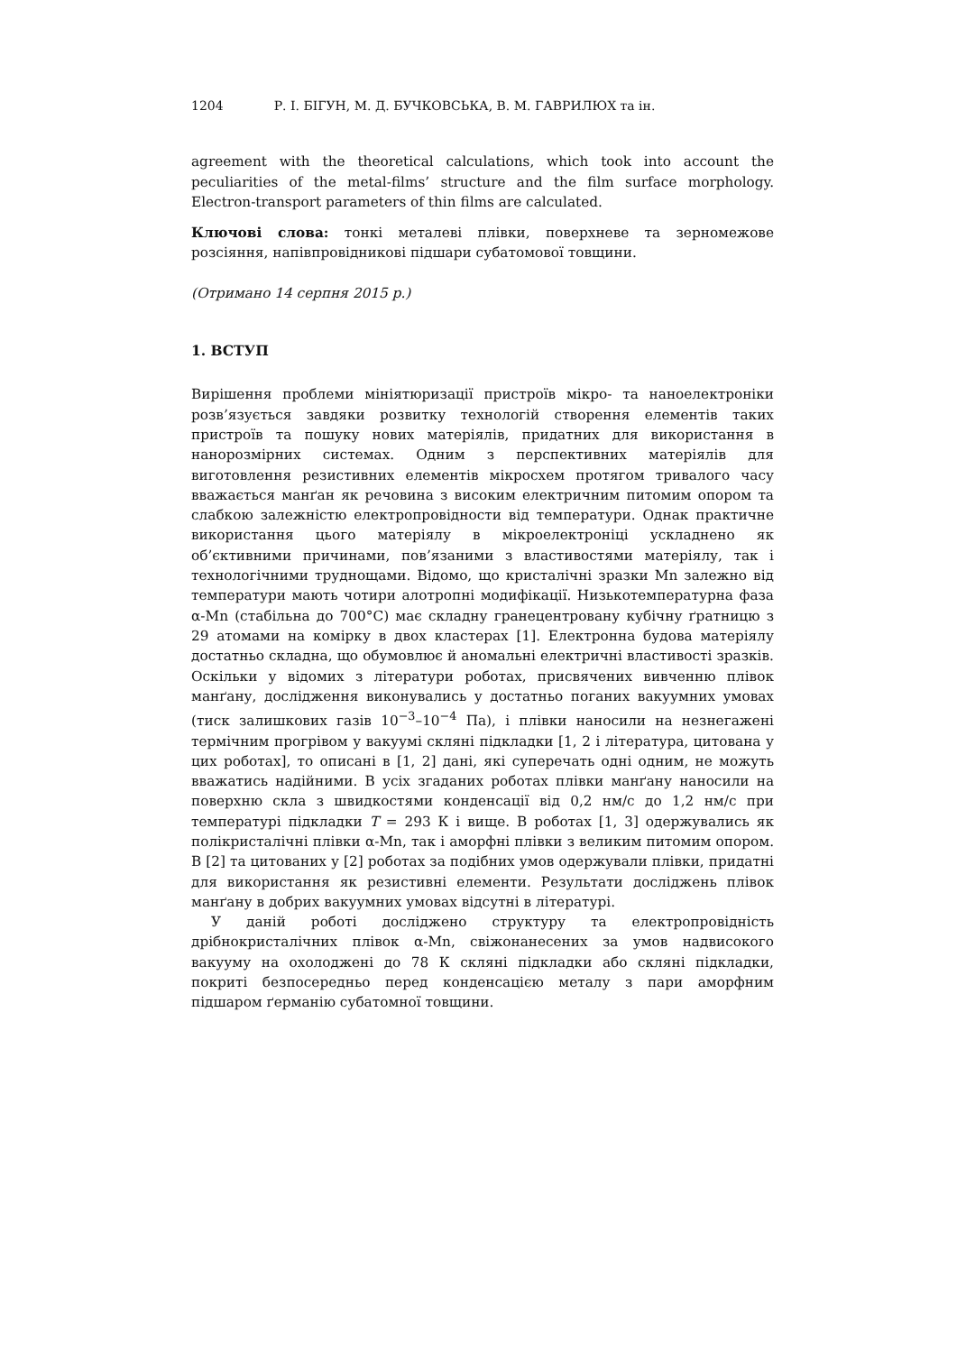1204 Р. І. БІГУН, М. Д. БУЧКОВСЬКА, В. М. ГАВРИЛЮХ та ін.
agreement with the theoretical calculations, which took into account the peculiarities of the metal-films’ structure and the film surface morphology. Electron-transport parameters of thin films are calculated.
Ключові слова: тонкі металеві плівки, поверхневе та зерномежове розсіяння, напівпровідникові підшари субатомової товщини.
(Отримано 14 серпня 2015 р.)
1. ВСТУП
Вирішення проблеми мініятюризації пристроїв мікро- та наноелектроніки розв’язується завдяки розвитку технологій створення елементів таких пристроїв та пошуку нових матеріялів, придатних для використання в нанорозмірних системах. Одним з перспективних матеріялів для виготовлення резистивних елементів мікросхем протягом тривалого часу вважається манґан як речовина з високим електричним питомим опором та слабкою залежністю електропровідности від температури. Однак практичне використання цього матеріялу в мікроелектроніці ускладнено як об’єктивними причинами, пов’язаними з властивостями матеріялу, так і технологічними труднощами. Відомо, що кристалічні зразки Mn залежно від температури мають чотири алотропні модифікації. Низькотемпературна фаза α-Mn (стабільна до 700°C) має складну гранецентровану кубічну ґратницю з 29 атомами на комірку в двох кластерах [1]. Електронна будова матеріялу достатньо складна, що обумовлює й аномальні електричні властивості зразків. Оскільки у відомих з літератури роботах, присвячених вивченню плівок манґану, дослідження виконувались у достатньо поганих вакуумних умовах (тиск залишкових газів 10<sup>−3</sup>–10<sup>−4</sup> Па), і плівки наносили на незнегажені термічним прогрівом у вакуумі скляні підкладки [1, 2 і література, цитована у цих роботах], то описані в [1, 2] дані, які суперечать одні одним, не можуть вважатись надійними. В усіх згаданих роботах плівки манґану наносили на поверхню скла з швидкостями конденсації від 0,2 нм/с до 1,2 нм/с при температурі підкладки T = 293 К і вище. В роботах [1, 3] одержувались як полікристалічні плівки α-Mn, так і аморфні плівки з великим питомим опором. В [2] та цитованих у [2] роботах за подібних умов одержували плівки, придатні для використання як резистивні елементи. Результати досліджень плівок манґану в добрих вакуумних умовах відсутні в літературі.
У даній роботі досліджено структуру та електропровідність дрібнокристалічних плівок α-Mn, свіжонанесених за умов надвисокого вакууму на охолоджені до 78 К скляні підкладки або скляні підкладки, покриті безпосередньо перед конденсацією металу з пари аморфним підшаром ґерманію субатомної товщини.